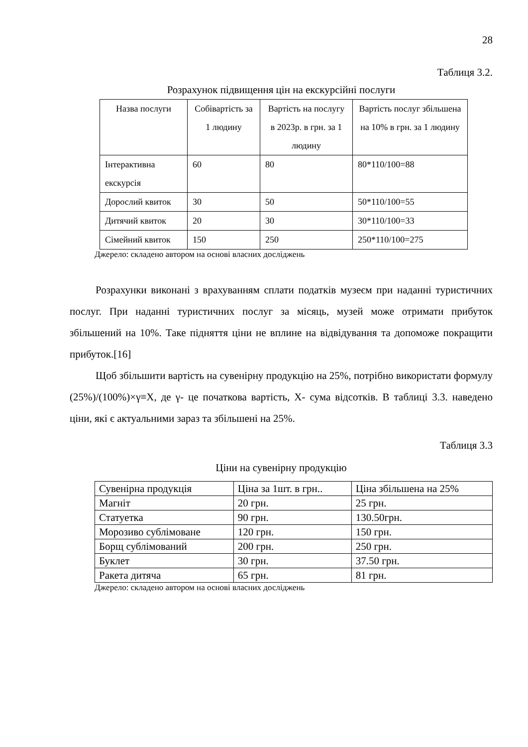28
Таблиця 3.2.
Розрахунок підвищення цін на екскурсійні послуги
| Назва послуги | Собівартість за 1 людину | Вартість на послугу в 2023р. в грн. за 1 людину | Вартість послуг збільшена на 10% в грн. за 1 людину |
| --- | --- | --- | --- |
| Інтерактивна екскурсія | 60 | 80 | 80*110/100=88 |
| Дорослий квиток | 30 | 50 | 50*110/100=55 |
| Дитячий квиток | 20 | 30 | 30*110/100=33 |
| Сімейний квиток | 150 | 250 | 250*110/100=275 |
Джерело: складено автором на основі власних досліджень
Розрахунки виконані з врахуванням сплати податків музеєм при наданні туристичних послуг. При наданні туристичних послуг за місяць, музей може отримати прибуток збільшений на 10%. Таке підняття ціни не вплине на відвідування та допоможе покращити прибуток.[16]
Щоб збільшити вартість на сувенірну продукцію на 25%, потрібно використати формулу (25%)/(100%)×γ≡X, де γ- це початкова вартість, X- сума відсотків. В таблиці 3.3. наведено ціни, які є актуальними зараз та збільшені на 25%.
Таблиця 3.3
Ціни на сувенірну продукцію
| Сувенірна продукція | Ціна за 1шт. в грн.. | Ціна збільшена на 25% |
| Магніт | 20 грн. | 25 грн. |
| Статуетка | 90 грн. | 130.50грн. |
| Морозиво сублімоване | 120 грн. | 150 грн. |
| Борщ сублімований | 200 грн. | 250 грн. |
| Буклет | 30 грн. | 37.50 грн. |
| Ракета дитяча | 65 грн. | 81 грн. |
Джерело: складено автором на основі власних досліджень